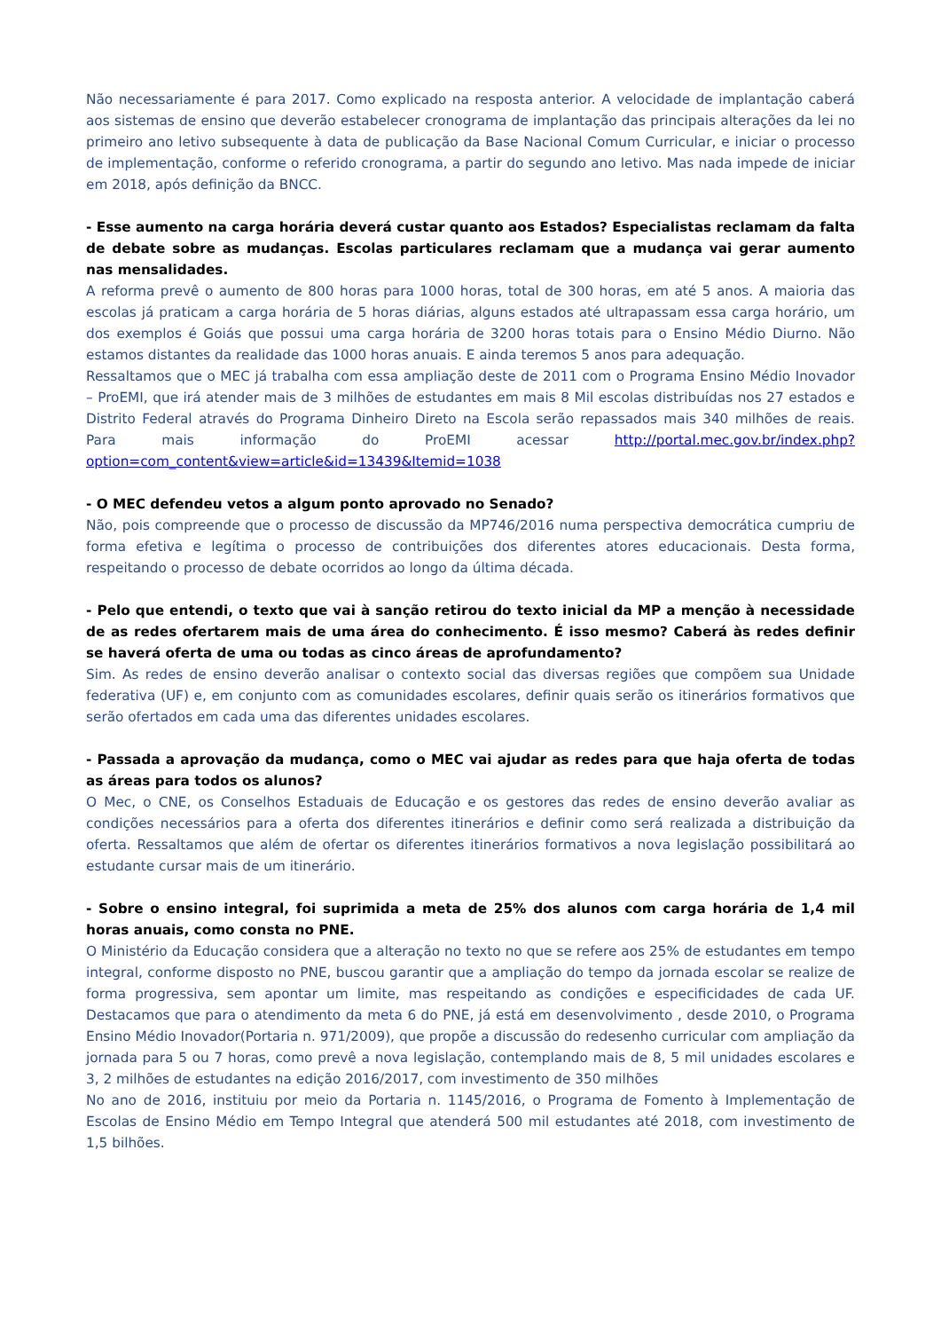Não necessariamente é para 2017. Como explicado na resposta anterior. A velocidade de implantação caberá aos sistemas de ensino que deverão estabelecer cronograma de implantação das principais alterações da lei no primeiro ano letivo subsequente à data de publicação da Base Nacional Comum Curricular, e iniciar o processo de implementação, conforme o referido cronograma, a partir do segundo ano letivo. Mas nada impede de iniciar em 2018, após definição da BNCC.
- Esse aumento na carga horária deverá custar quanto aos Estados? Especialistas reclamam da falta de debate sobre as mudanças. Escolas particulares reclamam que a mudança vai gerar aumento nas mensalidades.
A reforma prevê o aumento de 800 horas para 1000 horas, total de 300 horas, em até 5 anos. A maioria das escolas já praticam a carga horária de 5 horas diárias, alguns estados até ultrapassam essa carga horário, um dos exemplos é Goiás que possui uma carga horária de 3200 horas totais para o Ensino Médio Diurno. Não estamos distantes da realidade das 1000 horas anuais. E ainda teremos 5 anos para adequação.
Ressaltamos que o MEC já trabalha com essa ampliação deste de 2011 com o Programa Ensino Médio Inovador – ProEMI, que irá atender mais de 3 milhões de estudantes em mais 8 Mil escolas distribuídas nos 27 estados e Distrito Federal através do Programa Dinheiro Direto na Escola serão repassados mais 340 milhões de reais. Para mais informação do ProEMI acessar http://portal.mec.gov.br/index.php?option=com_content&view=article&id=13439&Itemid=1038
- O MEC defendeu vetos a algum ponto aprovado no Senado?
Não, pois compreende que o processo de discussão da MP746/2016 numa perspectiva democrática cumpriu de forma efetiva e legítima o processo de contribuições dos diferentes atores educacionais. Desta forma, respeitando o processo de debate ocorridos ao longo da última década.
- Pelo que entendi, o texto que vai à sanção retirou do texto inicial da MP a menção à necessidade de as redes ofertarem mais de uma área do conhecimento. É isso mesmo? Caberá às redes definir se haverá oferta de uma ou todas as cinco áreas de aprofundamento?
Sim. As redes de ensino deverão analisar o contexto social das diversas regiões que compõem sua Unidade federativa (UF) e, em conjunto com as comunidades escolares, definir quais serão os itinerários formativos que serão ofertados em cada uma das diferentes unidades escolares.
- Passada a aprovação da mudança, como o MEC vai ajudar as redes para que haja oferta de todas as áreas para todos os alunos?
O Mec, o CNE, os Conselhos Estaduais de Educação e os gestores das redes de ensino deverão avaliar as condições necessários para a oferta dos diferentes itinerários e definir como será realizada a distribuição da oferta. Ressaltamos que além de ofertar os diferentes itinerários formativos a nova legislação possibilitará ao estudante cursar mais de um itinerário.
- Sobre o ensino integral, foi suprimida a meta de 25% dos alunos com carga horária de 1,4 mil horas anuais, como consta no PNE.
O Ministério da Educação considera que a alteração no texto no que se refere aos 25% de estudantes em tempo integral, conforme disposto no PNE, buscou garantir que a ampliação do tempo da jornada escolar se realize de forma progressiva, sem apontar um limite, mas respeitando as condições e especificidades de cada UF. Destacamos que para o atendimento da meta 6 do PNE, já está em desenvolvimento , desde 2010, o Programa Ensino Médio Inovador(Portaria n. 971/2009), que propõe a discussão do redesenho curricular com ampliação da jornada para 5 ou 7 horas, como prevê a nova legislação, contemplando mais de 8, 5 mil unidades escolares e 3, 2 milhões de estudantes na edição 2016/2017, com investimento de 350 milhões
No ano de 2016, instituiu por meio da Portaria n. 1145/2016, o Programa de Fomento à Implementação de Escolas de Ensino Médio em Tempo Integral que atenderá 500 mil estudantes até 2018, com investimento de 1,5 bilhões.